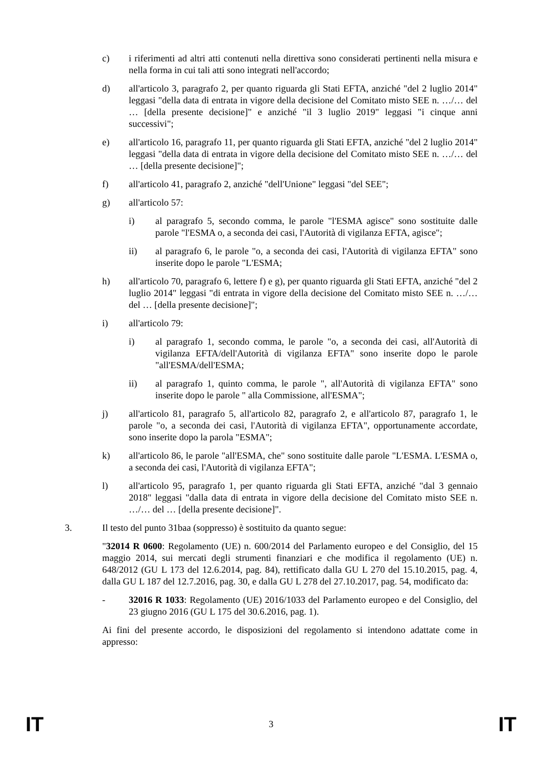c) i riferimenti ad altri atti contenuti nella direttiva sono considerati pertinenti nella misura e nella forma in cui tali atti sono integrati nell'accordo;
d) all'articolo 3, paragrafo 2, per quanto riguarda gli Stati EFTA, anziché "del 2 luglio 2014" leggasi "della data di entrata in vigore della decisione del Comitato misto SEE n. …/… del … [della presente decisione]" e anziché "il 3 luglio 2019" leggasi "i cinque anni successivi";
e) all'articolo 16, paragrafo 11, per quanto riguarda gli Stati EFTA, anziché "del 2 luglio 2014" leggasi "della data di entrata in vigore della decisione del Comitato misto SEE n. …/… del … [della presente decisione]";
f) all'articolo 41, paragrafo 2, anziché "dell'Unione" leggasi "del SEE";
g) all'articolo 57:
i) al paragrafo 5, secondo comma, le parole "l'ESMA agisce" sono sostituite dalle parole "l'ESMA o, a seconda dei casi, l'Autorità di vigilanza EFTA, agisce";
ii) al paragrafo 6, le parole "o, a seconda dei casi, l'Autorità di vigilanza EFTA" sono inserite dopo le parole "L'ESMA;
h) all'articolo 70, paragrafo 6, lettere f) e g), per quanto riguarda gli Stati EFTA, anziché "del 2 luglio 2014" leggasi "di entrata in vigore della decisione del Comitato misto SEE n. …/… del … [della presente decisione]";
i) all'articolo 79:
i) al paragrafo 1, secondo comma, le parole "o, a seconda dei casi, all'Autorità di vigilanza EFTA/dell'Autorità di vigilanza EFTA" sono inserite dopo le parole "all'ESMA/dell'ESMA;
ii) al paragrafo 1, quinto comma, le parole ", all'Autorità di vigilanza EFTA" sono inserite dopo le parole " alla Commissione, all'ESMA";
j) all'articolo 81, paragrafo 5, all'articolo 82, paragrafo 2, e all'articolo 87, paragrafo 1, le parole "o, a seconda dei casi, l'Autorità di vigilanza EFTA", opportunamente accordate, sono inserite dopo la parola "ESMA";
k) all'articolo 86, le parole "all'ESMA, che" sono sostituite dalle parole "L'ESMA. L'ESMA o, a seconda dei casi, l'Autorità di vigilanza EFTA";
l) all'articolo 95, paragrafo 1, per quanto riguarda gli Stati EFTA, anziché "dal 3 gennaio 2018" leggasi "dalla data di entrata in vigore della decisione del Comitato misto SEE n. …/… del … [della presente decisione]".
3. Il testo del punto 31baa (soppresso) è sostituito da quanto segue:
"32014 R 0600: Regolamento (UE) n. 600/2014 del Parlamento europeo e del Consiglio, del 15 maggio 2014, sui mercati degli strumenti finanziari e che modifica il regolamento (UE) n. 648/2012 (GU L 173 del 12.6.2014, pag. 84), rettificato dalla GU L 270 del 15.10.2015, pag. 4, dalla GU L 187 del 12.7.2016, pag. 30, e dalla GU L 278 del 27.10.2017, pag. 54, modificato da:
- 32016 R 1033: Regolamento (UE) 2016/1033 del Parlamento europeo e del Consiglio, del 23 giugno 2016 (GU L 175 del 30.6.2016, pag. 1).
Ai fini del presente accordo, le disposizioni del regolamento si intendono adattate come in appresso:
IT 3 IT